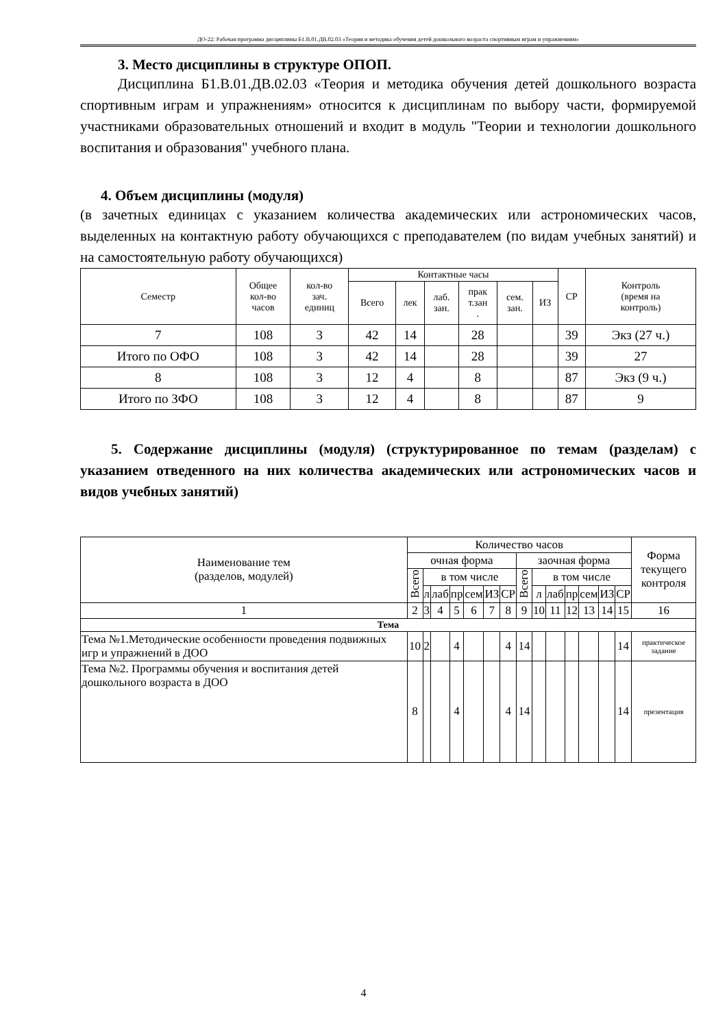ДО-22: Рабочая программа дисциплины Б1.В.01.ДВ.02.03 «Теория и методика обучения детей дошкольного возраста спортивным играм и упражнениям»
3. Место дисциплины в структуре ОПОП.
Дисциплина Б1.В.01.ДВ.02.03 «Теория и методика обучения детей дошкольного возраста спортивным играм и упражнениям» относится к дисциплинам по выбору части, формируемой участниками образовательных отношений и входит в модуль "Теории и технологии дошкольного воспитания и образования" учебного плана.
4. Объем дисциплины (модуля)
(в зачетных единицах с указанием количества академических или астрономических часов, выделенных на контактную работу обучающихся с преподавателем (по видам учебных занятий) и на самостоятельную работу обучающихся)
| Семестр | Общее кол-во часов | кол-во зач. единиц | Контактные часы | | | | | | СР | Контроль (время на контроль) |
| --- | --- | --- | --- | --- | --- | --- | --- | --- | --- | --- |
| | | | Всего | лек | лаб. зан. | прак т.зан . | сем. зан. | ИЗ | | |
| 7 | 108 | 3 | 42 | 14 | | 28 | | | 39 | Экз (27 ч.) |
| Итого по ОФО | 108 | 3 | 42 | 14 | | 28 | | | 39 | 27 |
| 8 | 108 | 3 | 12 | 4 | | 8 | | | 87 | Экз (9 ч.) |
| Итого по ЗФО | 108 | 3 | 12 | 4 | | 8 | | | 87 | 9 |
5. Содержание дисциплины (модуля) (структурированное по темам (разделам) с указанием отведенного на них количества академических или астрономических часов и видов учебных занятий)
| Наименование тем (разделов, модулей) | Количество часов | | | | | | | | | | | | | | Форма текущего контроля |
| --- | --- | --- | --- | --- | --- | --- | --- | --- | --- | --- | --- | --- | --- | --- | --- |
| | очная форма | | | | | | | заочная форма | | | | | | | |
| | Всего | в том числе | | | | | | Всего | в том числе | | | | | | |
| | | л | лаб | пр | сем | ИЗ | СР | | л | лаб | пр | сем | ИЗ | СР | |
| 1 | 2 | 3 | 4 | 5 | 6 | 7 | 8 | 9 | 10 | 11 | 12 | 13 | 14 | 15 | 16 |
| Тема | | | | | | | | | | | | | | | |
| Тема №1.Методические особенности проведения подвижных игр и упражнений в ДОО | 10 | 2 | | 4 | | | 4 | 14 | | | | | | 14 | практическое задание |
| Тема №2. Программы обучения и воспитания детей дошкольного возраста в ДОО | 8 | | | 4 | | | 4 | 14 | | | | | | 14 | презентация |
4